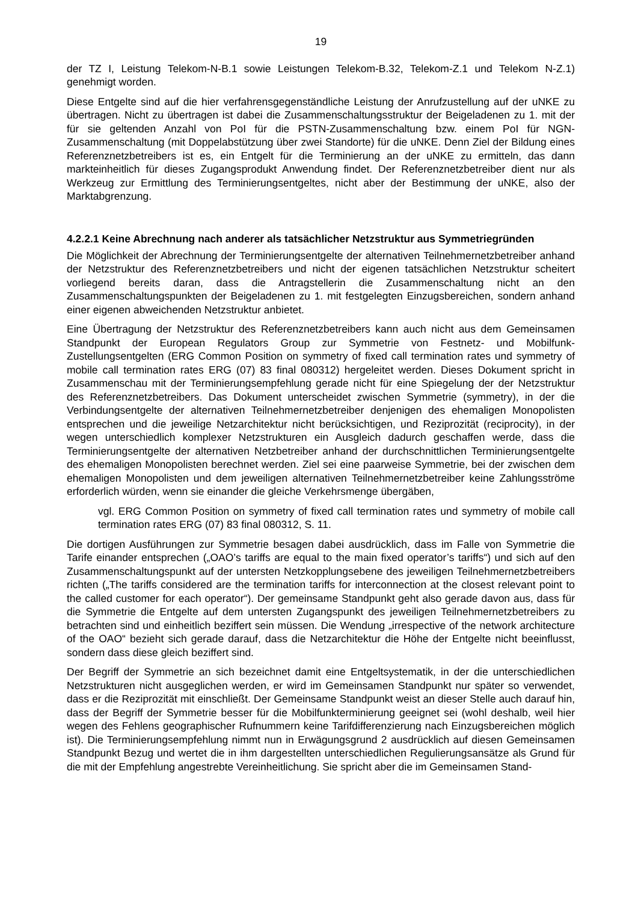19
der TZ I, Leistung Telekom-N-B.1 sowie Leistungen Telekom-B.32, Telekom-Z.1 und Telekom N-Z.1) genehmigt worden.
Diese Entgelte sind auf die hier verfahrensgegenständliche Leistung der Anrufzustellung auf der uNKE zu übertragen. Nicht zu übertragen ist dabei die Zusammenschaltungsstruktur der Beigeladenen zu 1. mit der für sie geltenden Anzahl von PoI für die PSTN-Zusammenschaltung bzw. einem PoI für NGN-Zusammenschaltung (mit Doppelabstützung über zwei Standorte) für die uNKE. Denn Ziel der Bildung eines Referenznetzbetreibers ist es, ein Entgelt für die Terminierung an der uNKE zu ermitteln, das dann markteinheitlich für dieses Zugangsprodukt Anwendung findet. Der Referenznetzbetreiber dient nur als Werkzeug zur Ermittlung des Terminierungsentgeltes, nicht aber der Bestimmung der uNKE, also der Marktabgrenzung.
4.2.2.1 Keine Abrechnung nach anderer als tatsächlicher Netzstruktur aus Symmetriegründen
Die Möglichkeit der Abrechnung der Terminierungsentgelte der alternativen Teilnehmernetzbetreiber anhand der Netzstruktur des Referenznetzbetreibers und nicht der eigenen tatsächlichen Netzstruktur scheitert vorliegend bereits daran, dass die Antragstellerin die Zusammenschaltung nicht an den Zusammenschaltungspunkten der Beigeladenen zu 1. mit festgelegten Einzugsbereichen, sondern anhand einer eigenen abweichenden Netzstruktur anbietet.
Eine Übertragung der Netzstruktur des Referenznetzbetreibers kann auch nicht aus dem Gemeinsamen Standpunkt der European Regulators Group zur Symmetrie von Festnetz- und Mobilfunk-Zustellungsentgelten (ERG Common Position on symmetry of fixed call termination rates und symmetry of mobile call termination rates ERG (07) 83 final 080312) hergeleitet werden. Dieses Dokument spricht in Zusammenschau mit der Terminierungsempfehlung gerade nicht für eine Spiegelung der der Netzstruktur des Referenznetzbetreibers. Das Dokument unterscheidet zwischen Symmetrie (symmetry), in der die Verbindungsentgelte der alternativen Teilnehmernetzbetreiber denjenigen des ehemaligen Monopolisten entsprechen und die jeweilige Netzarchitektur nicht berücksichtigen, und Reziprozität (reciprocity), in der wegen unterschiedlich komplexer Netzstrukturen ein Ausgleich dadurch geschaffen werde, dass die Terminierungsentgelte der alternativen Netzbetreiber anhand der durchschnittlichen Terminierungsentgelte des ehemaligen Monopolisten berechnet werden. Ziel sei eine paarweise Symmetrie, bei der zwischen dem ehemaligen Monopolisten und dem jeweiligen alternativen Teilnehmernetzbetreiber keine Zahlungsströme erforderlich würden, wenn sie einander die gleiche Verkehrsmenge übergäben,
vgl. ERG Common Position on symmetry of fixed call termination rates und symmetry of mobile call termination rates ERG (07) 83 final 080312, S. 11.
Die dortigen Ausführungen zur Symmetrie besagen dabei ausdrücklich, dass im Falle von Symmetrie die Tarife einander entsprechen („OAO’s tariffs are equal to the main fixed operator’s tariffs“) und sich auf den Zusammenschaltungspunkt auf der untersten Netzkopplungsebene des jeweiligen Teilnehmernetzbetreibers richten („The tariffs considered are the termination tariffs for interconnection at the closest relevant point to the called customer for each operator“). Der gemeinsame Standpunkt geht also gerade davon aus, dass für die Symmetrie die Entgelte auf dem untersten Zugangspunkt des jeweiligen Teilnehmernetzbetreibers zu betrachten sind und einheitlich beziffert sein müssen. Die Wendung „irrespective of the network architecture of the OAO“ bezieht sich gerade darauf, dass die Netzarchitektur die Höhe der Entgelte nicht beeinflusst, sondern dass diese gleich beziffert sind.
Der Begriff der Symmetrie an sich bezeichnet damit eine Entgeltsystematik, in der die unterschiedlichen Netzstrukturen nicht ausgeglichen werden, er wird im Gemeinsamen Standpunkt nur später so verwendet, dass er die Reziprozität mit einschließt. Der Gemeinsame Standpunkt weist an dieser Stelle auch darauf hin, dass der Begriff der Symmetrie besser für die Mobilfunkterminierung geeignet sei (wohl deshalb, weil hier wegen des Fehlens geographischer Rufnummern keine Tarifdifferenzierung nach Einzugsbereichen möglich ist). Die Terminierungsempfehlung nimmt nun in Erwägungsgrund 2 ausdrücklich auf diesen Gemeinsamen Standpunkt Bezug und wertet die in ihm dargestellten unterschiedlichen Regulierungsansätze als Grund für die mit der Empfehlung angestrebte Vereinheitlichung. Sie spricht aber die im Gemeinsamen Stand-